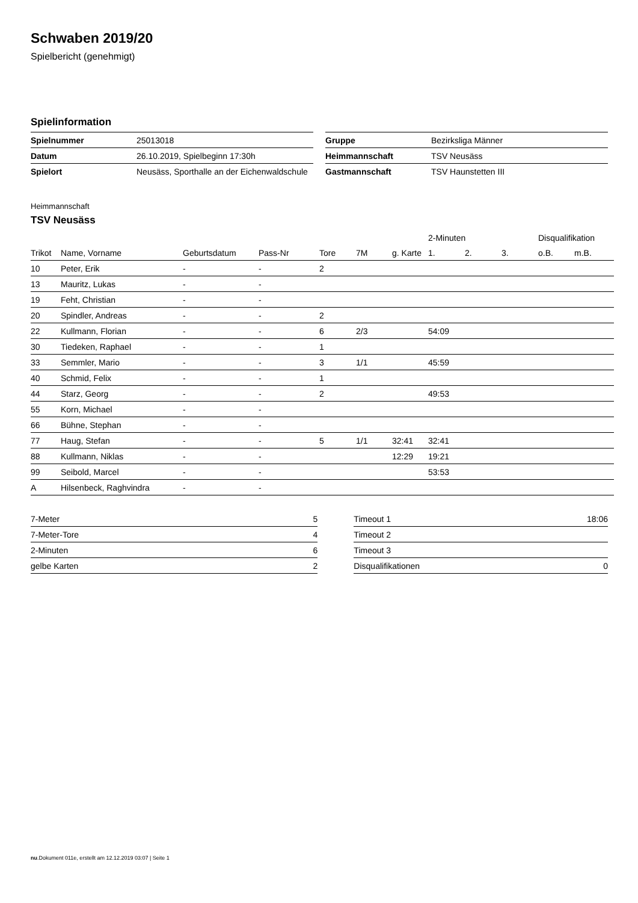Schwaben 2019/20
Spielbericht (genehmigt)
Spielinformation
| Spielnummer | 25013018 |
| Datum | 26.10.2019, Spielbeginn 17:30h |
| Spielort | Neusäss, Sporthalle an der Eichenwaldschule |
| Gruppe | Bezirksliga Männer |
| Heimmannschaft | TSV Neusäss |
| Gastmannschaft | TSV Haunstetten III |
Heimmannschaft
TSV Neusäss
| | | | | | | | 2-Minuten | | | Disqualifikation | |
| --- | --- | --- | --- | --- | --- | --- | --- | --- | --- | --- | --- |
| Trikot | Name, Vorname | Geburtsdatum | Pass-Nr | Tore | 7M | g. Karte | 1. | 2. | 3. | o.B. | m.B. |
| 10 | Peter, Erik | - | - | 2 | | | | | | | |
| 13 | Mauritz, Lukas | - | - | | | | | | | | |
| 19 | Feht, Christian | - | - | | | | | | | | |
| 20 | Spindler, Andreas | - | - | 2 | | | | | | | |
| 22 | Kullmann, Florian | - | - | 6 | 2/3 | | 54:09 | | | | |
| 30 | Tiedeken, Raphael | - | - | 1 | | | | | | | |
| 33 | Semmler, Mario | - | - | 3 | 1/1 | | 45:59 | | | | |
| 40 | Schmid, Felix | - | - | 1 | | | | | | | |
| 44 | Starz, Georg | - | - | 2 | | | 49:53 | | | | |
| 55 | Korn, Michael | - | - | | | | | | | | |
| 66 | Bühne, Stephan | - | - | | | | | | | | |
| 77 | Haug, Stefan | - | - | 5 | 1/1 | 32:41 | 32:41 | | | | |
| 88 | Kullmann, Niklas | - | - | | | 12:29 | 19:21 | | | | |
| 99 | Seibold, Marcel | - | - | | | | 53:53 | | | | |
| A | Hilsenbeck, Raghvindra | - | - | | | | | | | | |
| 7-Meter | 5 |
| 7-Meter-Tore | 4 |
| 2-Minuten | 6 |
| gelbe Karten | 2 |
| Timeout 1 | 18:06 |
| Timeout 2 | |
| Timeout 3 | |
| Disqualifikationen | 0 |
nu.Dokument 011e, erstellt am 12.12.2019 03:07 | Seite 1